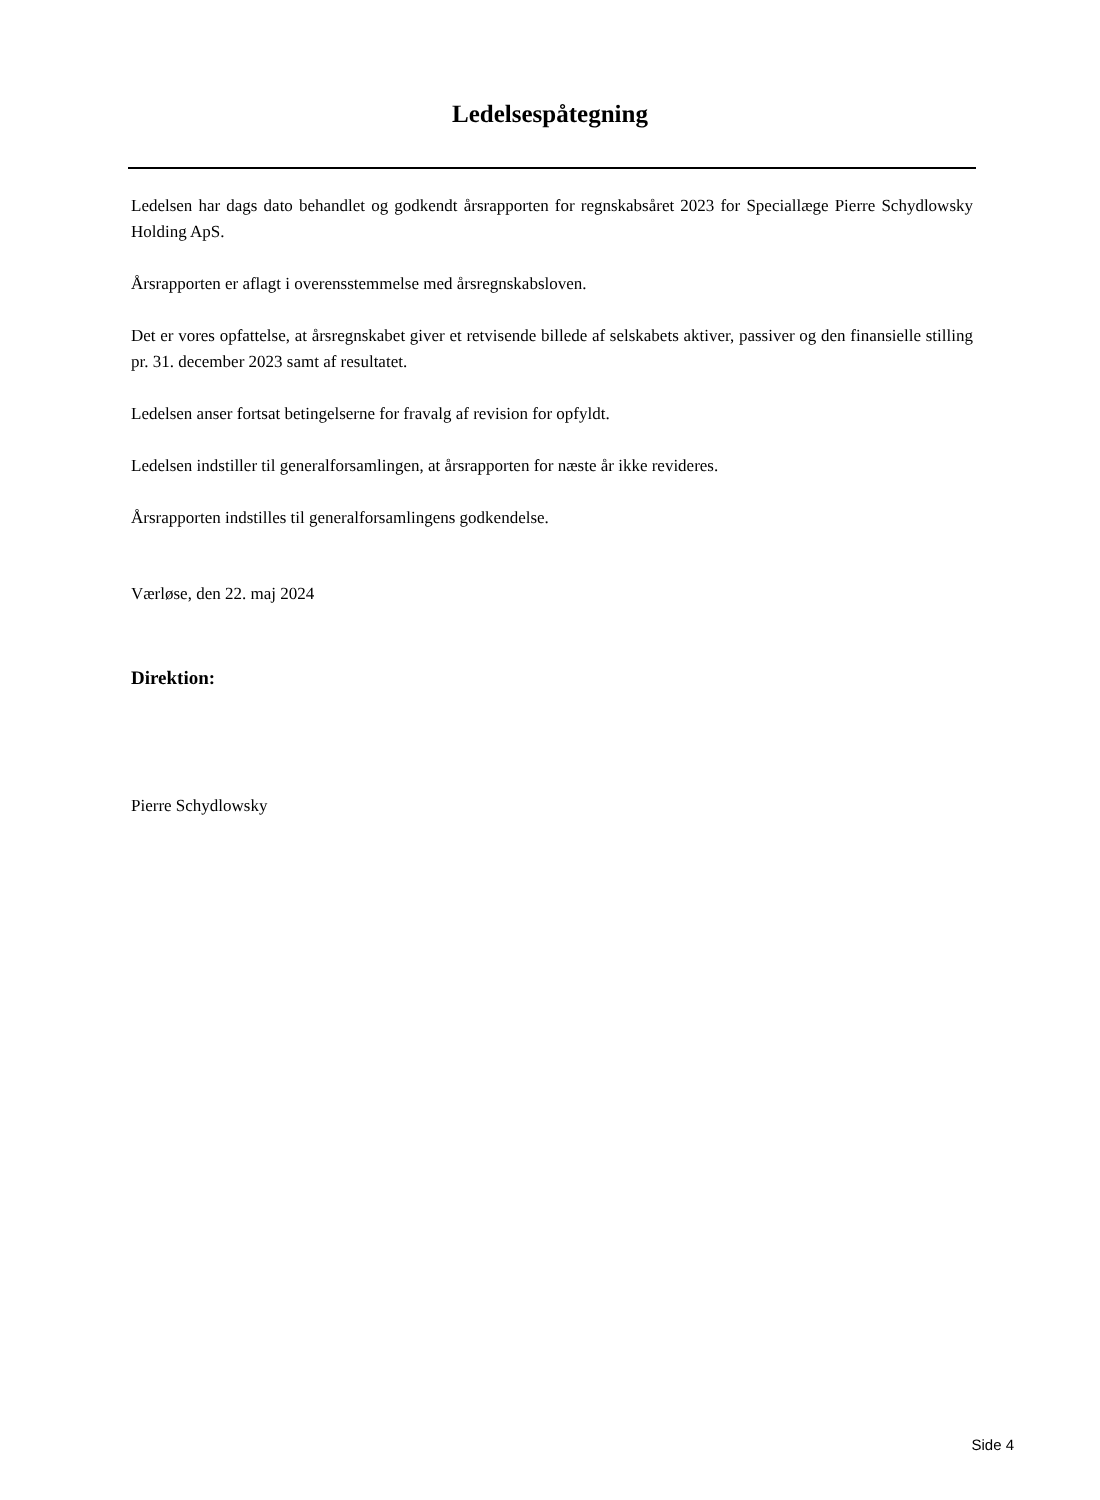Ledelsespåtegning
Ledelsen har dags dato behandlet og godkendt årsrapporten for regnskabsåret 2023 for Speciallæge Pierre Schydlowsky Holding ApS.
Årsrapporten er aflagt i overensstemmelse med årsregnskabsloven.
Det er vores opfattelse, at årsregnskabet giver et retvisende billede af selskabets aktiver, passiver og den finansielle stilling pr. 31. december 2023 samt af resultatet.
Ledelsen anser fortsat betingelserne for fravalg af revision for opfyldt.
Ledelsen indstiller til generalforsamlingen, at årsrapporten for næste år ikke revideres.
Årsrapporten indstilles til generalforsamlingens godkendelse.
Værløse, den 22. maj 2024
Direktion:
Pierre Schydlowsky
Side 4